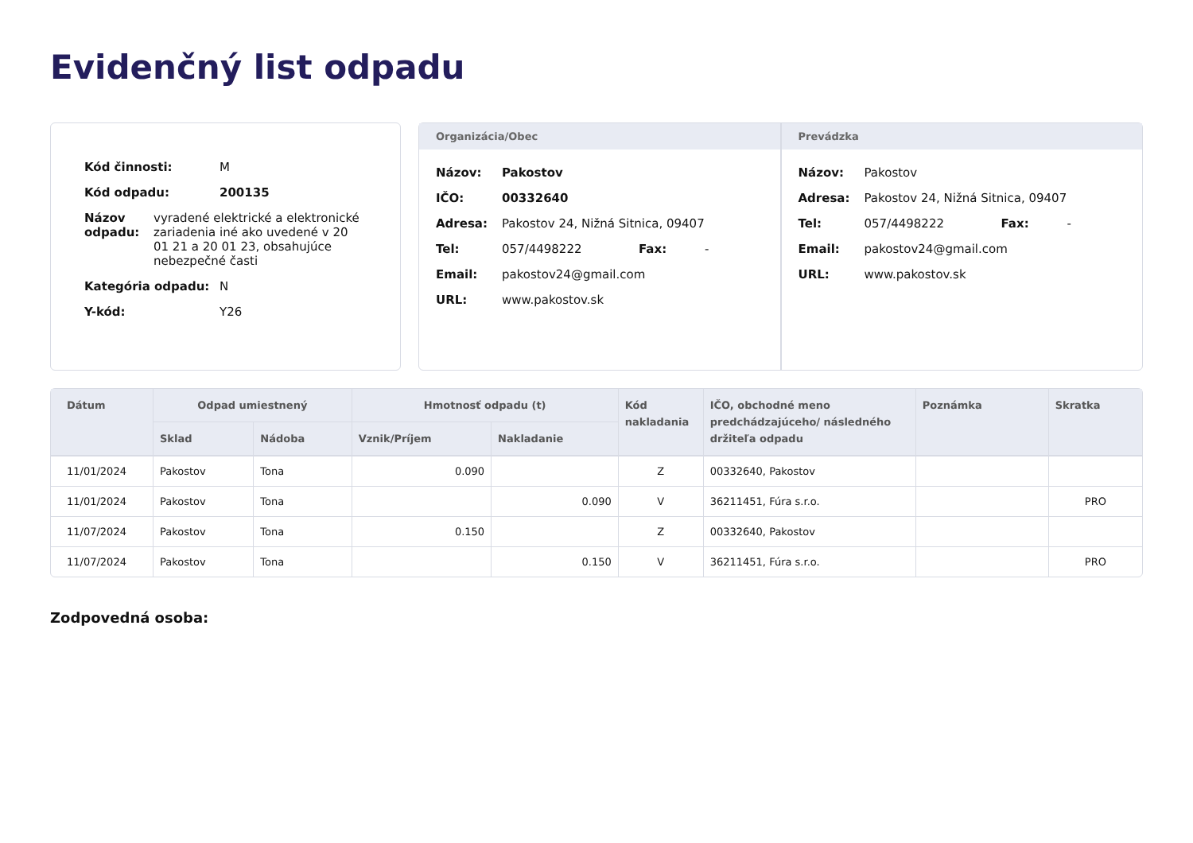Evidenčný list odpadu
Kód činnosti: M
Kód odpadu: 200135
Názov odpadu: vyradené elektrické a elektronické zariadenia iné ako uvedené v 20 01 21 a 20 01 23, obsahujúce nebezpečné časti
Kategória odpadu: N
Y-kód: Y26
Organizácia/Obec
Názov: Pakostov
IČO: 00332640
Adresa: Pakostov 24, Nižná Sitnica, 09407
Tel: 057/4498222 Fax: -
Email: pakostov24@gmail.com
URL: www.pakostov.sk
Prevádzka
Názov: Pakostov
Adresa: Pakostov 24, Nižná Sitnica, 09407
Tel: 057/4498222 Fax: -
Email: pakostov24@gmail.com
URL: www.pakostov.sk
| Dátum | Odpad umiestnený | | Hmotnosť odpadu (t) | | Kód nakladania | IČO, obchodné meno predchádzajúceho/ následného držiteľa odpadu | Poznámka | Skratka |
| --- | --- | --- | --- | --- | --- | --- | --- | --- |
| | Sklad | Nádoba | Vznik/Príjem | Nakladanie | | | | |
| 11/01/2024 | Pakostov | Tona | 0.090 | | Z | 00332640, Pakostov | | |
| 11/01/2024 | Pakostov | Tona | | 0.090 | V | 36211451, Fúra s.r.o. | | PRO |
| 11/07/2024 | Pakostov | Tona | 0.150 | | Z | 00332640, Pakostov | | |
| 11/07/2024 | Pakostov | Tona | | 0.150 | V | 36211451, Fúra s.r.o. | | PRO |
Zodpovedná osoba: